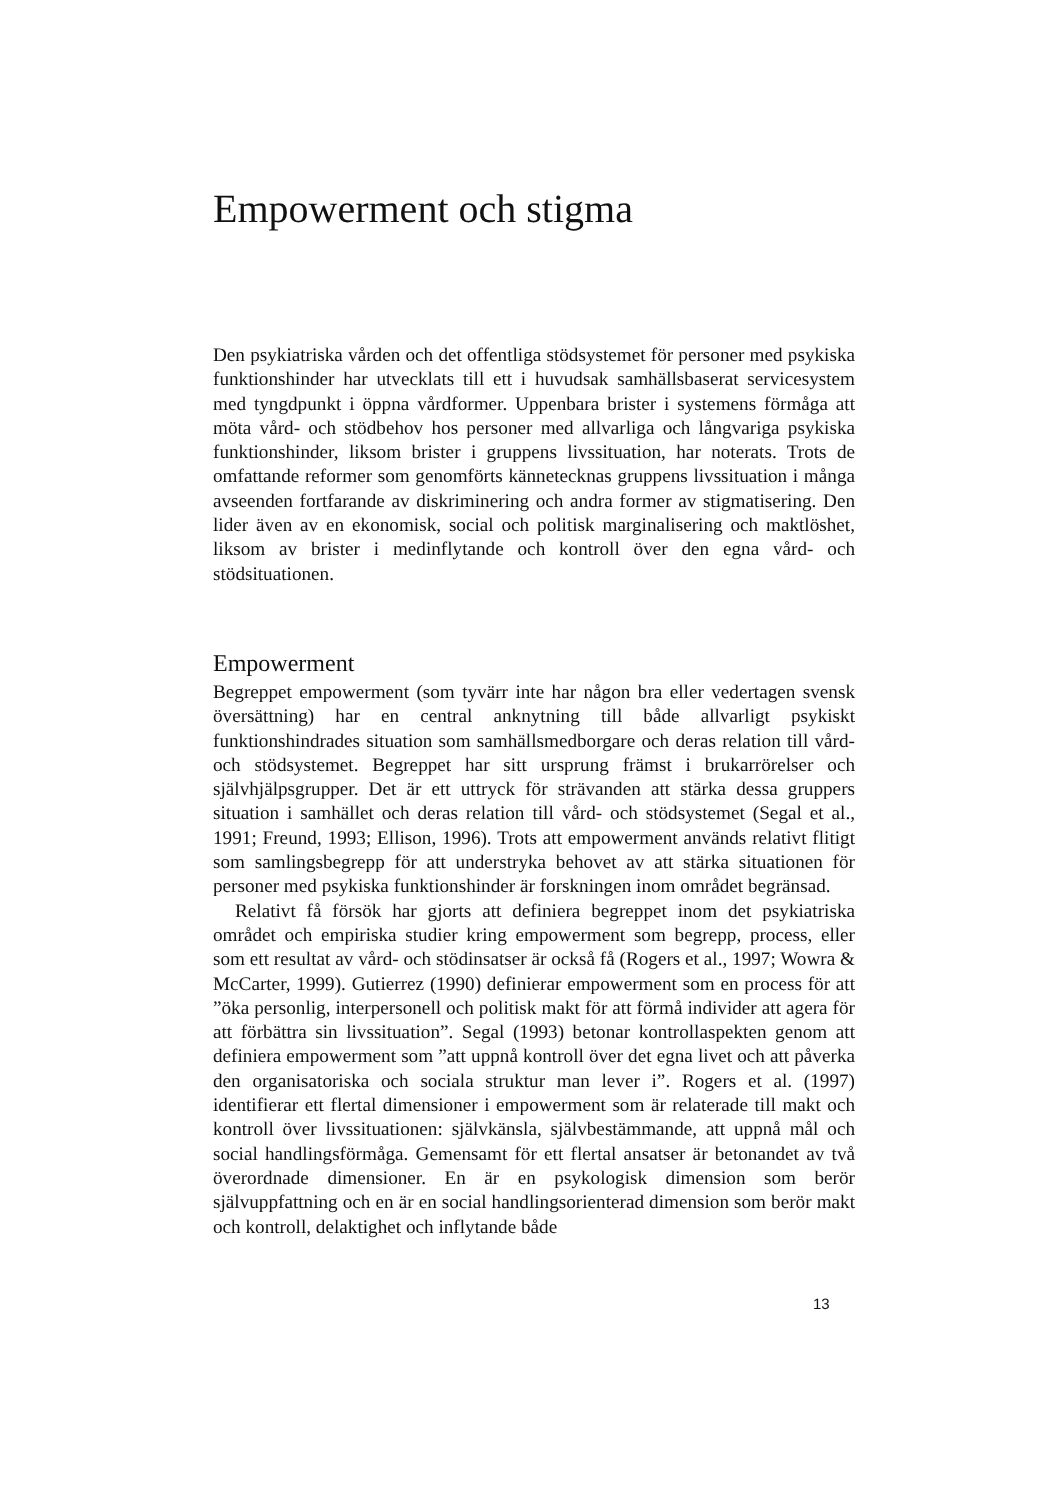Empowerment och stigma
Den psykiatriska vården och det offentliga stödsystemet för personer med psykiska funktionshinder har utvecklats till ett i huvudsak samhällsbaserat servicesystem med tyngdpunkt i öppna vårdformer. Uppenbara brister i systemens förmåga att möta vård- och stödbehov hos personer med allvarliga och långvariga psykiska funktionshinder, liksom brister i gruppens livssituation, har noterats. Trots de omfattande reformer som genomförts kännetecknas gruppens livssituation i många avseenden fortfarande av diskriminering och andra former av stigmatisering. Den lider även av en ekonomisk, social och politisk marginalisering och maktlöshet, liksom av brister i medinflytande och kontroll över den egna vård- och stödsituationen.
Empowerment
Begreppet empowerment (som tyvärr inte har någon bra eller vedertagen svensk översättning) har en central anknytning till både allvarligt psykiskt funktionshindrades situation som samhällsmedborgare och deras relation till vård- och stödsystemet. Begreppet har sitt ursprung främst i brukarrörelser och självhjälpsgrupper. Det är ett uttryck för strävanden att stärka dessa gruppers situation i samhället och deras relation till vård- och stödsystemet (Segal et al., 1991; Freund, 1993; Ellison, 1996). Trots att empowerment används relativt flitigt som samlingsbegrepp för att understryka behovet av att stärka situationen för personer med psykiska funktionshinder är forskningen inom området begränsad.
Relativt få försök har gjorts att definiera begreppet inom det psykiatriska området och empiriska studier kring empowerment som begrepp, process, eller som ett resultat av vård- och stödinsatser är också få (Rogers et al., 1997; Wowra & McCarter, 1999). Gutierrez (1990) definierar empowerment som en process för att ”öka personlig, interpersonell och politisk makt för att förmå individer att agera för att förbättra sin livssituation”. Segal (1993) betonar kontrollaspekten genom att definiera empowerment som ”att uppnå kontroll över det egna livet och att påverka den organisatoriska och sociala struktur man lever i”. Rogers et al. (1997) identifierar ett flertal dimensioner i empowerment som är relaterade till makt och kontroll över livssituationen: självkänsla, självbestämmande, att uppnå mål och social handlingsförmåga. Gemensamt för ett flertal ansatser är betonandet av två överordnade dimensioner. En är en psykologisk dimension som berör självuppfattning och en är en social handlingsorienterad dimension som berör makt och kontroll, delaktighet och inflytande både
13